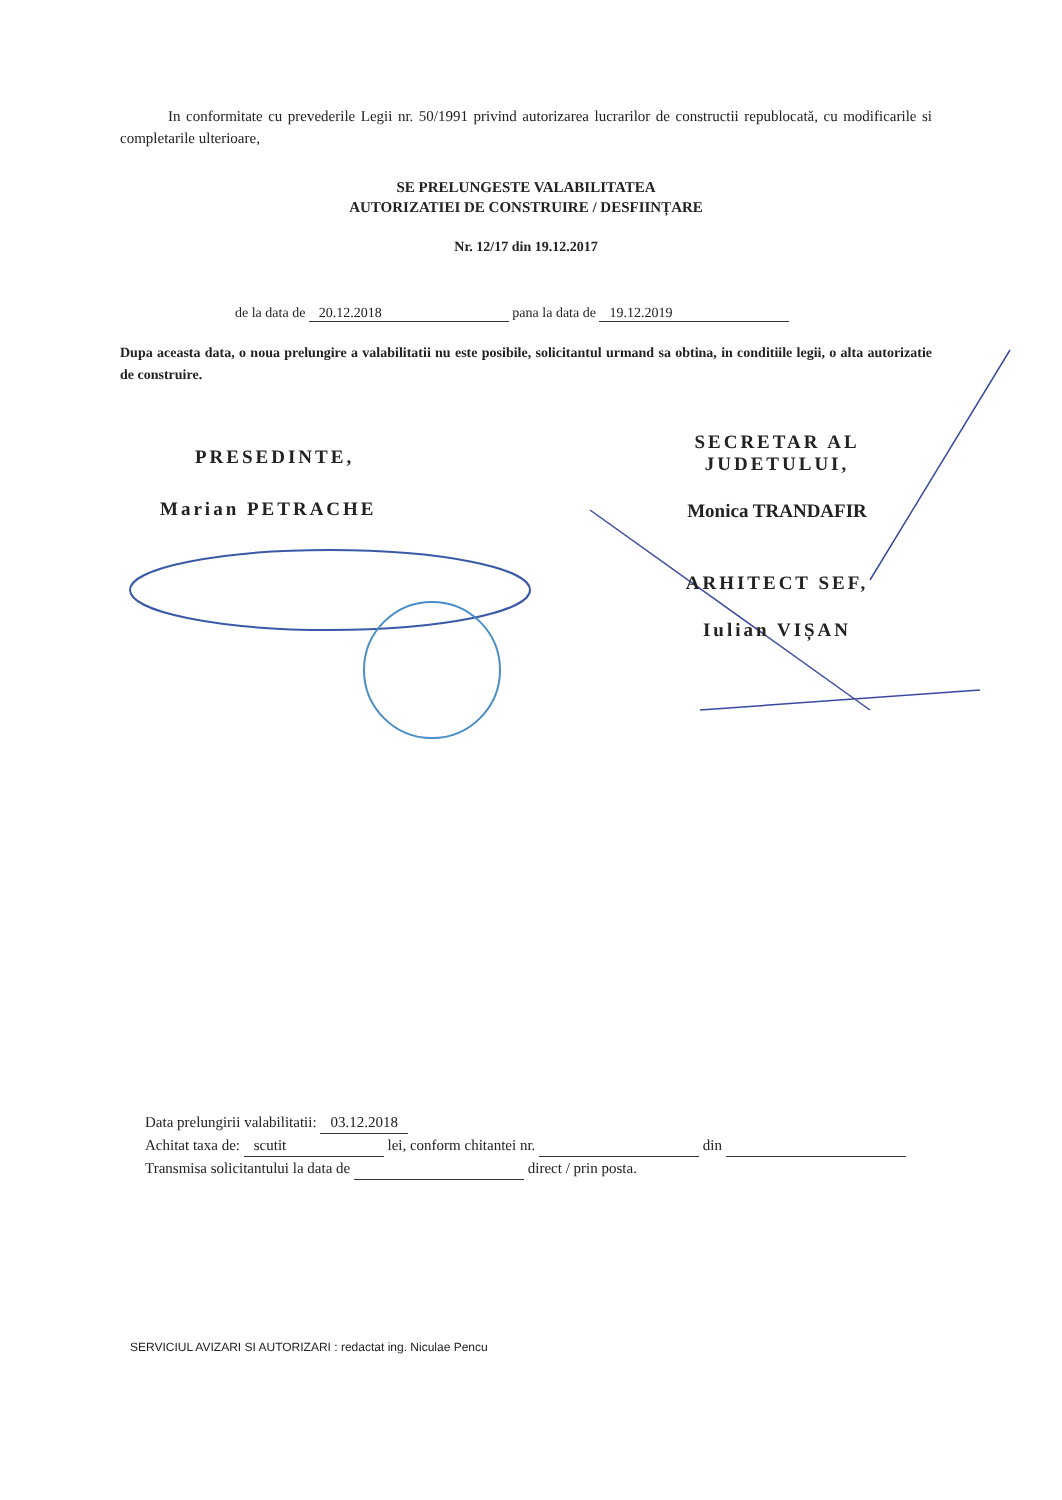In conformitate cu prevederile Legii nr. 50/1991 privind autorizarea lucrarilor de constructii republocată, cu modificarile si completarile ulterioare,
SE PRELUNGESTE VALABILITATEA
AUTORIZATIEI DE CONSTRUIRE / DESFIINȚARE
Nr. 12/17 din 19.12.2017
de la data de 20.12.2018 pana la data de 19.12.2019
Dupa aceasta data, o noua prelungire a valabilitatii nu este posibile, solicitantul urmand sa obtina, in conditiile legii, o alta autorizatie de construire.
PRESEDINTE,
Marian PETRACHE
SECRETAR AL JUDETULUI,
Monica TRANDAFIR
ARHITECT SEF,
Iulian VIȘAN
Data prelungirii valabilitatii: 03.12.2018
Achitat taxa de: scutit lei, conform chitantei nr. din
Transmisa solicitantului la data de direct / prin posta.
SERVICIUL AVIZARI SI AUTORIZARI : redactat ing. Niculae Pencu